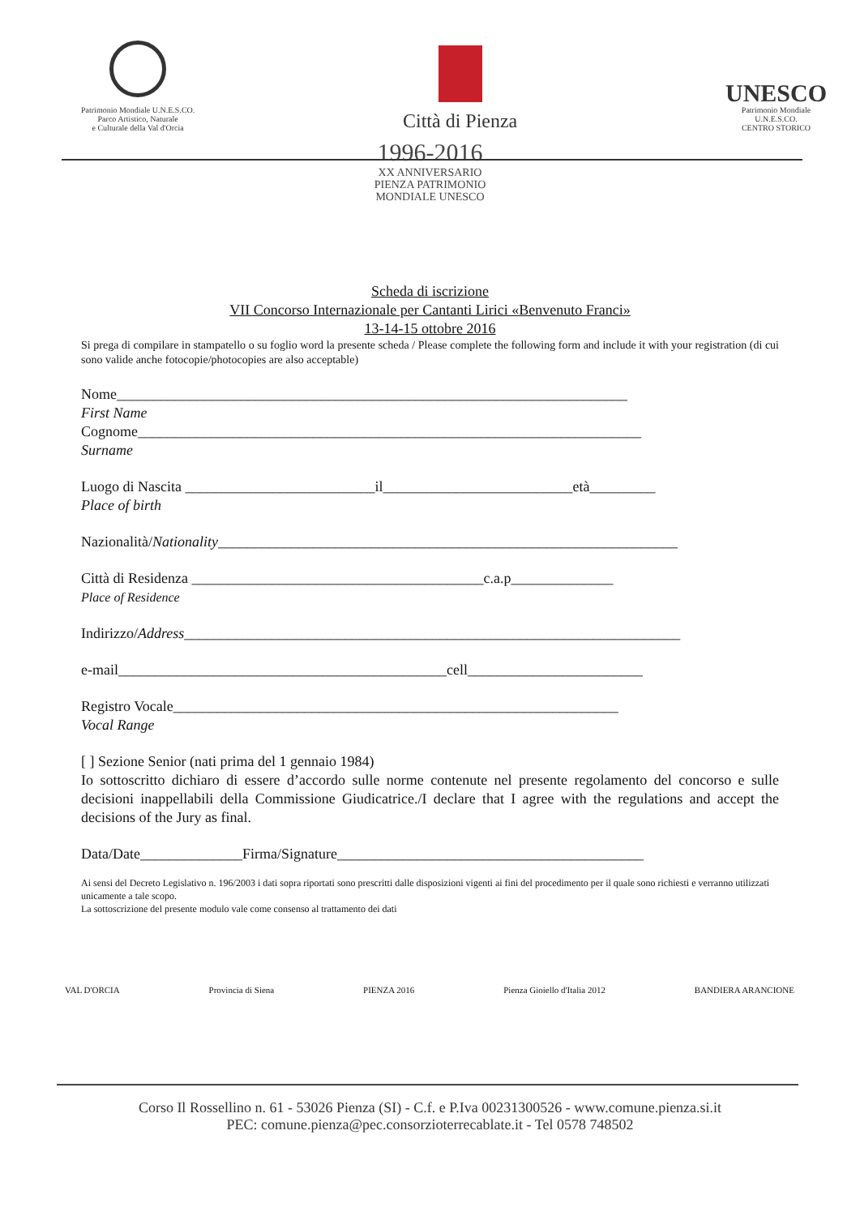Patrimonio Mondiale U.N.E.S.CO.
Parco Artistico, Naturale
e Culturale della Val d'Orcia
Città di Pienza
UNESCO
Patrimonio Mondiale
U.N.E.S.CO.
CENTRO STORICO
1996-2016
XX ANNIVERSARIO
PIENZA PATRIMONIO
MONDIALE UNESCO
Scheda di iscrizione
VII Concorso Internazionale per Cantanti Lirici «Benvenuto Franci»
13-14-15 ottobre 2016
Si prega di compilare in stampatello o su foglio word la presente scheda / Please complete the following form and include it with your registration (di cui sono valide anche fotocopie/photocopies are also acceptable)
Nome______________________________________________________________________
First Name
Cognome_____________________________________________________________________
Surname
Luogo di Nascita __________________________il__________________________età_________
Place of birth
Nazionalità/Nationality_______________________________________________________________
Città di Residenza ________________________________________c.a.p______________
Place of Residence
Indirizzo/Address____________________________________________________________________
e-mail_____________________________________________cell________________________
Registro Vocale_____________________________________________________________
Vocal Range
[ ] Sezione Senior (nati prima del 1 gennaio 1984)
Io sottoscritto dichiaro di essere d’accordo sulle norme contenute nel presente regolamento del concorso e sulle decisioni inappellabili della Commissione Giudicatrice./I declare that I agree with the regulations and accept the decisions of the Jury as final.
Data/Date______________Firma/Signature__________________________________________
Ai sensi del Decreto Legislativo n. 196/2003 i dati sopra riportati sono prescritti dalle disposizioni vigenti ai fini del procedimento per il quale sono richiesti e verranno utilizzati unicamente a tale scopo.
La sottoscrizione del presente modulo vale come consenso al trattamento dei dati
VAL D'ORCIA Provincia di Siena PIENZA 2016 Pienza Gioiello d'Italia 2012 BANDIERA ARANCIONE
Corso Il Rossellino n. 61 - 53026 Pienza (SI) - C.f. e P.Iva 00231300526 - www.comune.pienza.si.it
PEC: comune.pienza@pec.consorzioterrecablate.it - Tel 0578 748502